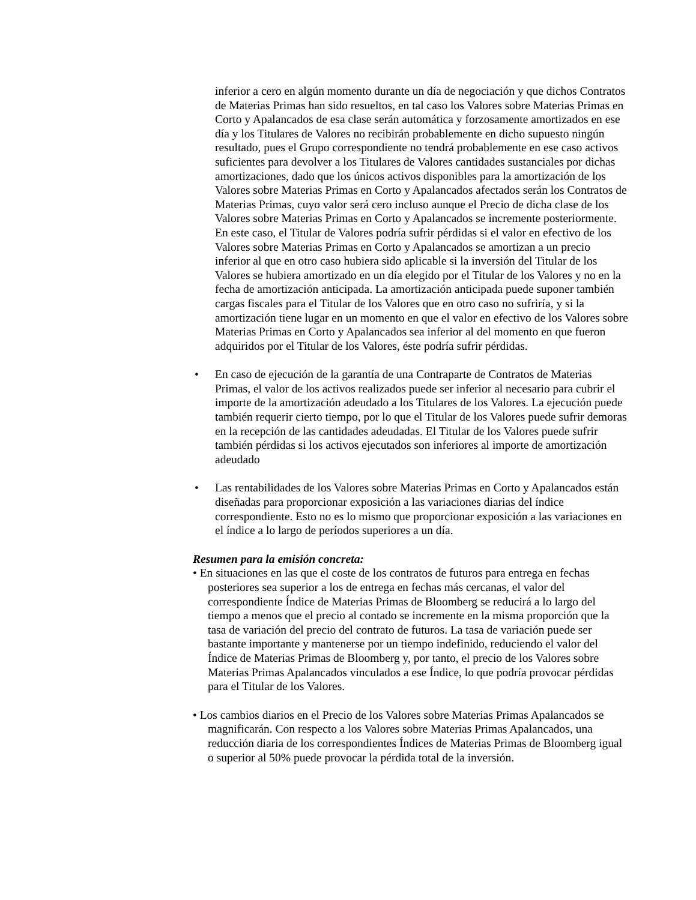inferior a cero en algún momento durante un día de negociación y que dichos Contratos de Materias Primas han sido resueltos, en tal caso los Valores sobre Materias Primas en Corto y Apalancados de esa clase serán automática y forzosamente amortizados en ese día y los Titulares de Valores no recibirán probablemente en dicho supuesto ningún resultado, pues el Grupo correspondiente no tendrá probablemente en ese caso activos suficientes para devolver a los Titulares de Valores cantidades sustanciales por dichas amortizaciones, dado que los únicos activos disponibles para la amortización de los Valores sobre Materias Primas en Corto y Apalancados afectados serán los Contratos de Materias Primas, cuyo valor será cero incluso aunque el Precio de dicha clase de los Valores sobre Materias Primas en Corto y Apalancados se incremente posteriormente. En este caso, el Titular de Valores podría sufrir pérdidas si el valor en efectivo de los Valores sobre Materias Primas en Corto y Apalancados se amortizan a un precio inferior al que en otro caso hubiera sido aplicable si la inversión del Titular de los Valores se hubiera amortizado en un día elegido por el Titular de los Valores y no en la fecha de amortización anticipada. La amortización anticipada puede suponer también cargas fiscales para el Titular de los Valores que en otro caso no sufriría, y si la amortización tiene lugar en un momento en que el valor en efectivo de los Valores sobre Materias Primas en Corto y Apalancados sea inferior al del momento en que fueron adquiridos por el Titular de los Valores, éste podría sufrir pérdidas.
• En caso de ejecución de la garantía de una Contraparte de Contratos de Materias Primas, el valor de los activos realizados puede ser inferior al necesario para cubrir el importe de la amortización adeudado a los Titulares de los Valores. La ejecución puede también requerir cierto tiempo, por lo que el Titular de los Valores puede sufrir demoras en la recepción de las cantidades adeudadas. El Titular de los Valores puede sufrir también pérdidas si los activos ejecutados son inferiores al importe de amortización adeudado
• Las rentabilidades de los Valores sobre Materias Primas en Corto y Apalancados están diseñadas para proporcionar exposición a las variaciones diarias del índice correspondiente. Esto no es lo mismo que proporcionar exposición a las variaciones en el índice a lo largo de períodos superiores a un día.
Resumen para la emisión concreta:
• En situaciones en las que el coste de los contratos de futuros para entrega en fechas posteriores sea superior a los de entrega en fechas más cercanas, el valor del correspondiente Índice de Materias Primas de Bloomberg se reducirá a lo largo del tiempo a menos que el precio al contado se incremente en la misma proporción que la tasa de variación del precio del contrato de futuros. La tasa de variación puede ser bastante importante y mantenerse por un tiempo indefinido, reduciendo el valor del Índice de Materias Primas de Bloomberg y, por tanto, el precio de los Valores sobre Materias Primas Apalancados vinculados a ese Índice, lo que podría provocar pérdidas para el Titular de los Valores.
• Los cambios diarios en el Precio de los Valores sobre Materias Primas Apalancados se magnificarán. Con respecto a los Valores sobre Materias Primas Apalancados, una reducción diaria de los correspondientes Índices de Materias Primas de Bloomberg igual o superior al 50% puede provocar la pérdida total de la inversión.